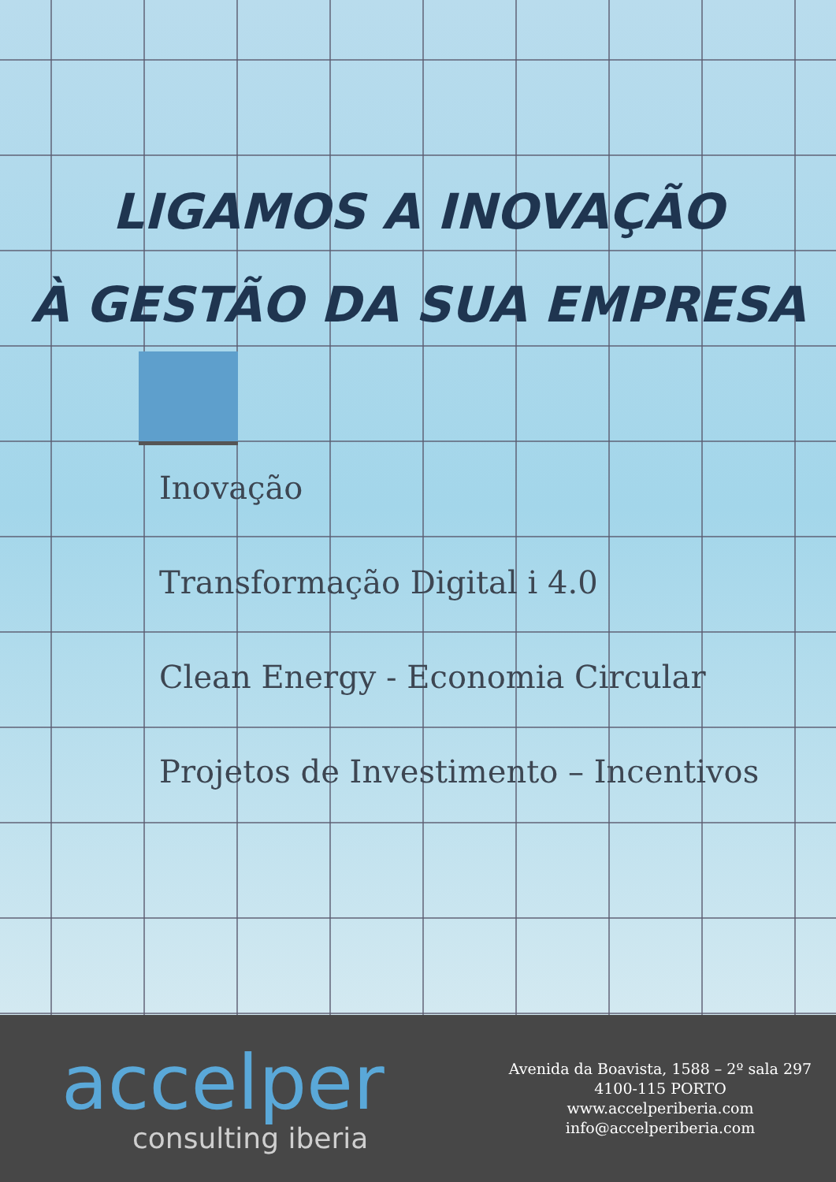LIGAMOS A INOVAÇÃO
À GESTÃO DA SUA EMPRESA
Inovação
Transformação Digital i 4.0
Clean Energy - Economia Circular
Projetos de Investimento – Incentivos
accelper
consulting iberia
Avenida da Boavista, 1588 – 2º sala 297
4100-115 PORTO
www.accelperiberia.com
info@accelperiberia.com